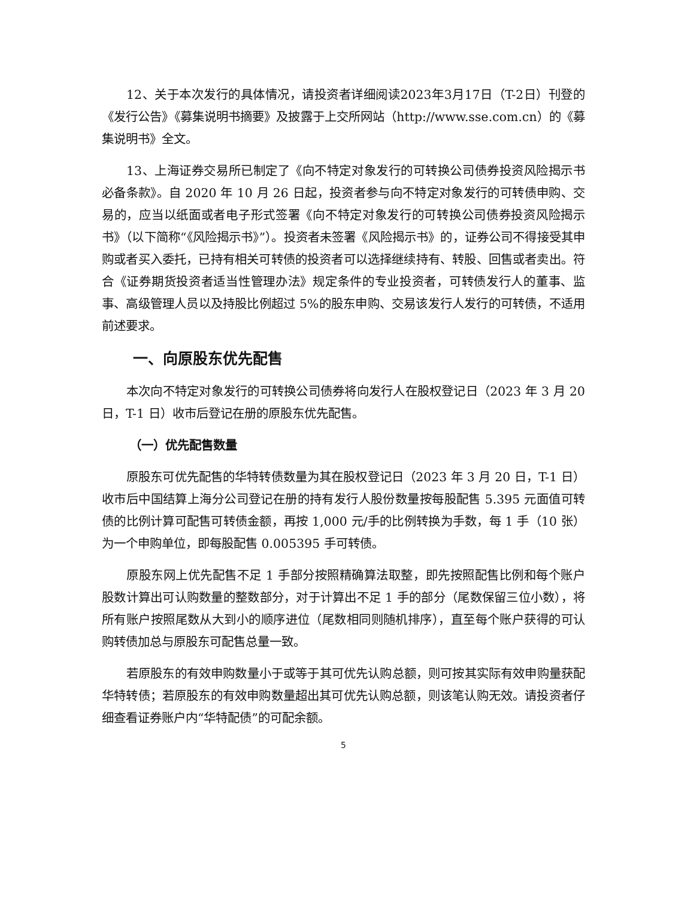12、关于本次发行的具体情况，请投资者详细阅读2023年3月17日（T-2日）刊登的《发行公告》《募集说明书摘要》及披露于上交所网站（http://www.sse.com.cn）的《募集说明书》全文。
13、上海证券交易所已制定了《向不特定对象发行的可转换公司债券投资风险揭示书必备条款》。自 2020 年 10 月 26 日起，投资者参与向不特定对象发行的可转债申购、交易的，应当以纸面或者电子形式签署《向不特定对象发行的可转换公司债券投资风险揭示书》（以下简称“《风险揭示书》”）。投资者未签署《风险揭示书》的，证券公司不得接受其申购或者买入委托，已持有相关可转债的投资者可以选择继续持有、转股、回售或者卖出。符合《证券期货投资者适当性管理办法》规定条件的专业投资者，可转债发行人的董事、监事、高级管理人员以及持股比例超过 5%的股东申购、交易该发行人发行的可转债，不适用前述要求。
一、向原股东优先配售
本次向不特定对象发行的可转换公司债券将向发行人在股权登记日（2023 年 3 月 20 日，T-1 日）收市后登记在册的原股东优先配售。
（一）优先配售数量
原股东可优先配售的华特转债数量为其在股权登记日（2023 年 3 月 20 日，T-1 日）收市后中国结算上海分公司登记在册的持有发行人股份数量按每股配售 5.395 元面值可转债的比例计算可配售可转债金额，再按 1,000 元/手的比例转换为手数，每 1 手（10 张）为一个申购单位，即每股配售 0.005395 手可转债。
原股东网上优先配售不足 1 手部分按照精确算法取整，即先按照配售比例和每个账户股数计算出可认购数量的整数部分，对于计算出不足 1 手的部分（尾数保留三位小数），将所有账户按照尾数从大到小的顺序进位（尾数相同则随机排序），直至每个账户获得的可认购转债加总与原股东可配售总量一致。
若原股东的有效申购数量小于或等于其可优先认购总额，则可按其实际有效申购量获配华特转债；若原股东的有效申购数量超出其可优先认购总额，则该笔认购无效。请投资者仔细查看证券账户内“华特配债”的可配余额。
5